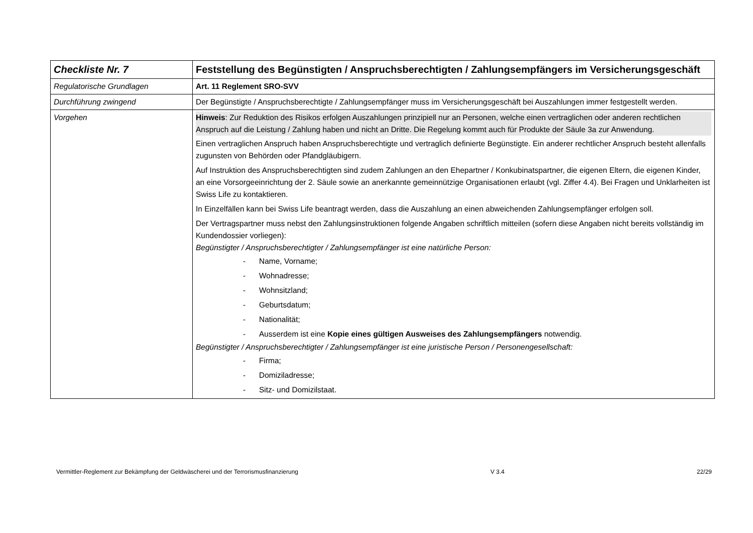| Checkliste Nr. 7 | Feststellung des Begünstigten / Anspruchsberechtigten / Zahlungsempfängers im Versicherungsgeschäft |
| Regulatorische Grundlagen | Art. 11 Reglement SRO-SVV |
| Durchführung zwingend | Der Begünstigte / Anspruchsberechtigte / Zahlungsempfänger muss im Versicherungsgeschäft bei Auszahlungen immer festgestellt werden. |
| Vorgehen | Hinweis : Zur Reduktion des Risikos erfolgen Auszahlungen prinzipiell nur an Personen, welche einen vertraglichen oder anderen rechtlichen Anspruch auf die Leistung / Zahlung haben und nicht an Dritte. Die Regelung kommt auch für Produkte der Säule 3a zur Anwendung. Einen vertraglichen Anspruch haben Anspruchsberechtigte und vertraglich definierte Begünstigte. Ein anderer rechtlicher Anspruch besteht allenfalls zugunsten von Behörden oder Pfandgläubigern. Auf Instruktion des Anspruchsberechtigten sind zudem Zahlungen an den Ehepartner / Konkubinatspartner, die eigenen Eltern, die eigenen Kinder, an eine Vorsorgeeinrichtung der 2. Säule sowie an anerkannte gemeinnützige Organisationen erlaubt (vgl. Ziffer 4.4). Bei Fragen und Unklarheiten ist Swiss Life zu kontaktieren. In Einzelfällen kann bei Swiss Life beantragt werden, dass die Auszahlung an einen abweichenden Zahlungsempfänger erfolgen soll. Der Vertragspartner muss nebst den Zahlungsinstruktionen folgende Angaben schriftlich mitteilen (sofern diese Angaben nicht bereits vollständig im Kundendossier vorliegen): Begünstigter / Anspruchsberechtigter / Zahlungsempfänger ist eine natürliche Person: - Name, Vorname; - Wohnadresse; - Wohnsitzland; - Geburtsdatum; - Nationalität; - Ausserdem ist eine Kopie eines gültigen Ausweises des Zahlungsempfängers notwendig. Begünstigter / Anspruchsberechtigter / Zahlungsempfänger ist eine juristische Person / Personengesellschaft: - Firma; - Domiziladresse; - Sitz- und Domizilstaat. |
Vermittler-Reglement zur Bekämpfung der Geldwäscherei und der Terrorismusfinanzierung V 3.4 22/29